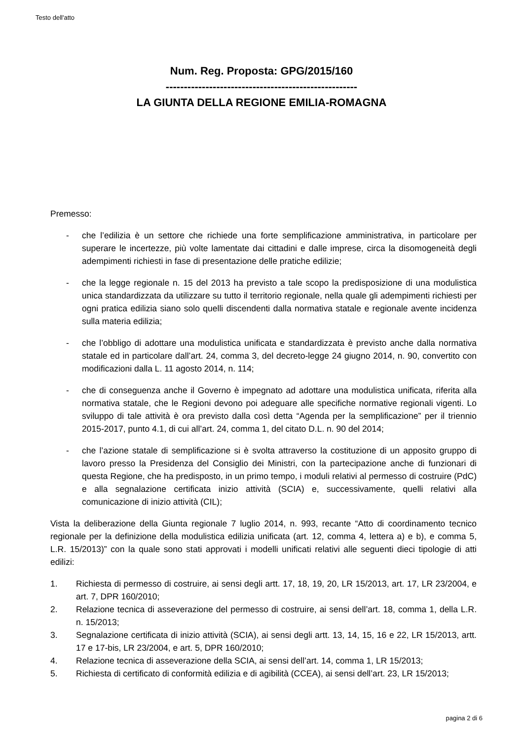Testo dell'atto
Num. Reg. Proposta: GPG/2015/160
-----------------------------------------------------
LA GIUNTA DELLA REGIONE EMILIA-ROMAGNA
Premesso:
- che l’edilizia è un settore che richiede una forte semplificazione amministrativa, in particolare per superare le incertezze, più volte lamentate dai cittadini e dalle imprese, circa la disomogeneità degli adempimenti richiesti in fase di presentazione delle pratiche edilizie;
- che la legge regionale n. 15 del 2013 ha previsto a tale scopo la predisposizione di una modulistica unica standardizzata da utilizzare su tutto il territorio regionale, nella quale gli adempimenti richiesti per ogni pratica edilizia siano solo quelli discendenti dalla normativa statale e regionale avente incidenza sulla materia edilizia;
- che l’obbligo di adottare una modulistica unificata e standardizzata è previsto anche dalla normativa statale ed in particolare dall’art. 24, comma 3, del decreto-legge 24 giugno 2014, n. 90, convertito con modificazioni dalla L. 11 agosto 2014, n. 114;
- che di conseguenza anche il Governo è impegnato ad adottare una modulistica unificata, riferita alla normativa statale, che le Regioni devono poi adeguare alle specifiche normative regionali vigenti. Lo sviluppo di tale attività è ora previsto dalla così detta “Agenda per la semplificazione” per il triennio 2015-2017, punto 4.1, di cui all’art. 24, comma 1, del citato D.L. n. 90 del 2014;
- che l’azione statale di semplificazione si è svolta attraverso la costituzione di un apposito gruppo di lavoro presso la Presidenza del Consiglio dei Ministri, con la partecipazione anche di funzionari di questa Regione, che ha predisposto, in un primo tempo, i moduli relativi al permesso di costruire (PdC) e alla segnalazione certificata inizio attività (SCIA) e, successivamente, quelli relativi alla comunicazione di inizio attività (CIL);
Vista la deliberazione della Giunta regionale 7 luglio 2014, n. 993, recante “Atto di coordinamento tecnico regionale per la definizione della modulistica edilizia unificata (art. 12, comma 4, lettera a) e b), e comma 5, L.R. 15/2013)” con la quale sono stati approvati i modelli unificati relativi alle seguenti dieci tipologie di atti edilizi:
1. Richiesta di permesso di costruire, ai sensi degli artt. 17, 18, 19, 20, LR 15/2013, art. 17, LR 23/2004, e art. 7, DPR 160/2010;
2. Relazione tecnica di asseverazione del permesso di costruire, ai sensi dell’art. 18, comma 1, della L.R. n. 15/2013;
3. Segnalazione certificata di inizio attività (SCIA), ai sensi degli artt. 13, 14, 15, 16 e 22, LR 15/2013, artt. 17 e 17-bis, LR 23/2004, e art. 5, DPR 160/2010;
4. Relazione tecnica di asseverazione della SCIA, ai sensi dell’art. 14, comma 1, LR 15/2013;
5. Richiesta di certificato di conformità edilizia e di agibilità (CCEA), ai sensi dell’art. 23, LR 15/2013;
pagina 2 di 6